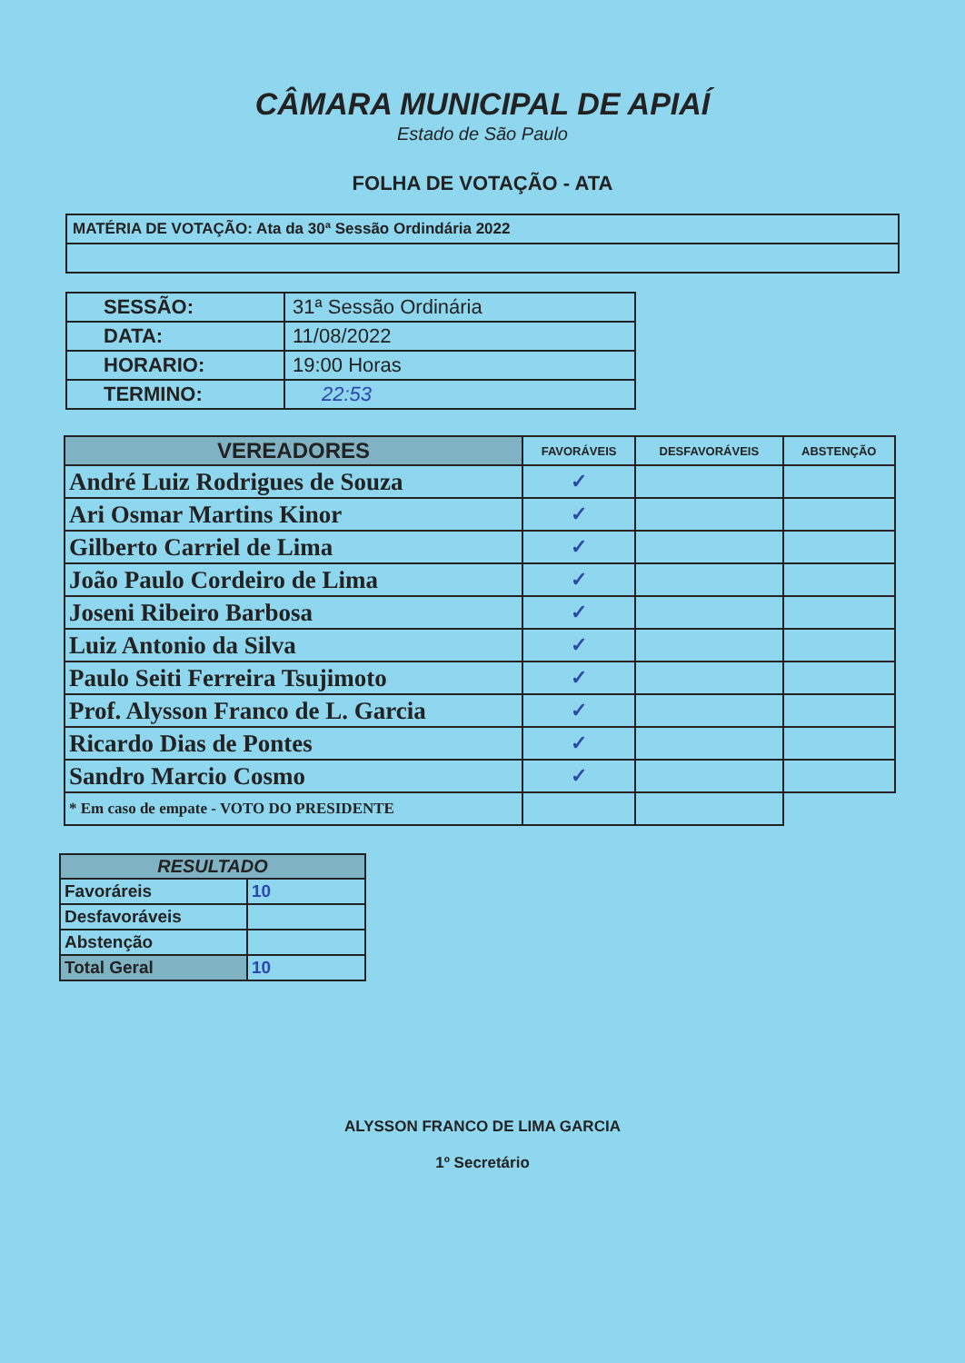CÂMARA MUNICIPAL DE APIAÍ
Estado de São Paulo
FOLHA DE VOTAÇÃO - ATA
| MATÉRIA DE VOTAÇÃO: Ata da 30ª Sessão Ordindária 2022 |
| SESSÃO: | 31ª Sessão Ordinária |
| DATA: | 11/08/2022 |
| HORARIO: | 19:00 Horas |
| TERMINO: | 22:53 |
| VEREADORES | FAVORÁVEIS | DESFAVORÁVEIS | ABSTENÇÃO |
| --- | --- | --- | --- |
| André Luiz Rodrigues de Souza | ✓ | | |
| Ari Osmar Martins Kinor | ✓ | | |
| Gilberto Carriel de Lima | ✓ | | |
| João Paulo Cordeiro de Lima | ✓ | | |
| Joseni Ribeiro Barbosa | ✓ | | |
| Luiz Antonio da Silva | ✓ | | |
| Paulo Seiti Ferreira Tsujimoto | ✓ | | |
| Prof. Alysson Franco de L. Garcia | ✓ | | |
| Ricardo Dias de Pontes | ✓ | | |
| Sandro Marcio Cosmo | ✓ | | |
| * Em caso de empate - VOTO DO PRESIDENTE | | | |
| RESULTADO | |
| --- | --- |
| Favoráreis | 10 |
| Desfavoráveis | |
| Abstenção | |
| Total Geral | 10 |
ALYSSON FRANCO DE LIMA GARCIA
1º Secretário